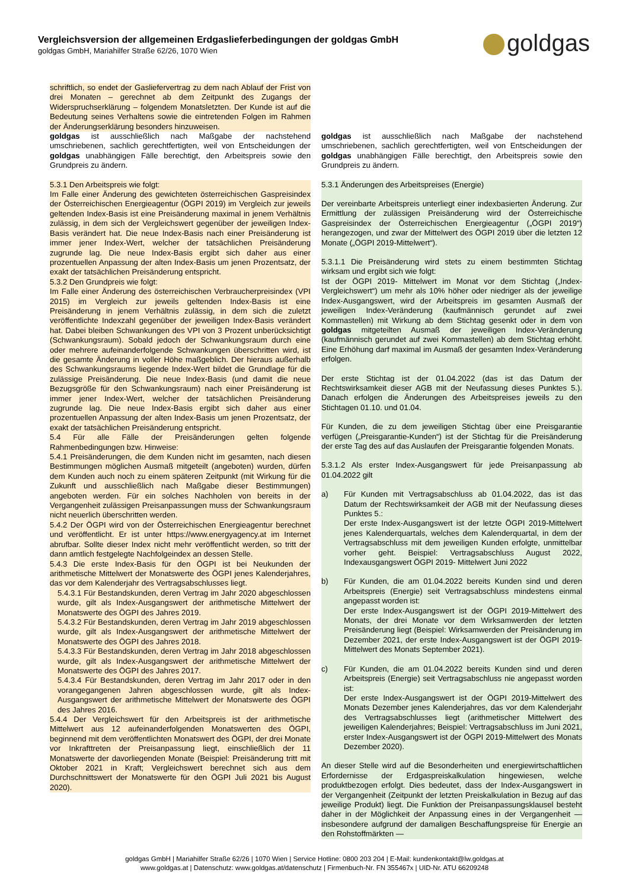Vergleichsversion der allgemeinen Erdgaslieferbedingungen der goldgas GmbH
goldgas GmbH, Mariahilfer Straße 62/26, 1070 Wien
goldgas
schriftlich, so endet der Gasliefervertrag zu dem nach Ablauf der Frist von drei Monaten – gerechnet ab dem Zeitpunkt des Zugangs der Widerspruchserklärung – folgendem Monatsletzten. Der Kunde ist auf die Bedeutung seines Verhaltens sowie die eintretenden Folgen im Rahmen der Änderungserklärung besonders hinzuweisen.
goldgas ist ausschließlich nach Maßgabe der nachstehend umschriebenen, sachlich gerechtfertigten, weil von Entscheidungen der goldgas unabhängigen Fälle berechtigt, den Arbeitspreis sowie den Grundpreis zu ändern.
5.3.1 Den Arbeitspreis wie folgt:
Im Falle einer Änderung des gewichteten österreichischen Gaspreisindex der Österreichischen Energieagentur (ÖGPI 2019) im Vergleich zur jeweils geltenden Index-Basis ist eine Preisänderung maximal in jenem Verhältnis zulässig, in dem sich der Vergleichswert gegenüber der jeweiligen Index-Basis verändert hat. Die neue Index-Basis nach einer Preisänderung ist immer jener Index-Wert, welcher der tatsächlichen Preisänderung zugrunde lag. Die neue Index-Basis ergibt sich daher aus einer prozentuellen Anpassung der alten Index-Basis um jenen Prozentsatz, der exakt der tatsächlichen Preisänderung entspricht.
5.3.2 Den Grundpreis wie folgt:
Im Falle einer Änderung des österreichischen Verbraucherpreisindex (VPI 2015) im Vergleich zur jeweils geltenden Index-Basis ist eine Preisänderung in jenem Verhältnis zulässig, in dem sich die zuletzt veröffentlichte Indexzahl gegenüber der jeweiligen Index-Basis verändert hat. Dabei bleiben Schwankungen des VPI von 3 Prozent unberücksichtigt (Schwankungsraum). Sobald jedoch der Schwankungsraum durch eine oder mehrere aufeinanderfolgende Schwankungen überschritten wird, ist die gesamte Änderung in voller Höhe maßgeblich. Der hieraus außerhalb des Schwankungsraums liegende Index-Wert bildet die Grundlage für die zulässige Preisänderung. Die neue Index-Basis (und damit die neue Bezugsgröße für den Schwankungsraum) nach einer Preisänderung ist immer jener Index-Wert, welcher der tatsächlichen Preisänderung zugrunde lag. Die neue Index-Basis ergibt sich daher aus einer prozentuellen Anpassung der alten Index-Basis um jenen Prozentsatz, der exakt der tatsächlichen Preisänderung entspricht.
5.4 Für alle Fälle der Preisänderungen gelten folgende Rahmenbedingungen bzw. Hinweise:
5.4.1 Preisänderungen, die dem Kunden nicht im gesamten, nach diesen Bestimmungen möglichen Ausmaß mitgeteilt (angeboten) wurden, dürfen dem Kunden auch noch zu einem späteren Zeitpunkt (mit Wirkung für die Zukunft und ausschließlich nach Maßgabe dieser Bestimmungen) angeboten werden. Für ein solches Nachholen von bereits in der Vergangenheit zulässigen Preisanpassungen muss der Schwankungsraum nicht neuerlich überschritten werden.
5.4.2 Der ÖGPI wird von der Österreichischen Energieagentur berechnet und veröffentlicht. Er ist unter https://www.energyagency.at im Internet abrufbar. Sollte dieser Index nicht mehr veröffentlicht werden, so tritt der dann amtlich festgelegte Nachfolgeindex an dessen Stelle.
5.4.3 Die erste Index-Basis für den ÖGPI ist bei Neukunden der arithmetische Mittelwert der Monatswerte des ÖGPI jenes Kalenderjahres, das vor dem Kalenderjahr des Vertragsabschlusses liegt.
5.4.3.1 Für Bestandskunden, deren Vertrag im Jahr 2020 abgeschlossen wurde, gilt als Index-Ausgangswert der arithmetische Mittelwert der Monatswerte des ÖGPI des Jahres 2019.
5.4.3.2 Für Bestandskunden, deren Vertrag im Jahr 2019 abgeschlossen wurde, gilt als Index-Ausgangswert der arithmetische Mittelwert der Monatswerte des ÖGPI des Jahres 2018.
5.4.3.3 Für Bestandskunden, deren Vertrag im Jahr 2018 abgeschlossen wurde, gilt als Index-Ausgangswert der arithmetische Mittelwert der Monatswerte des ÖGPI des Jahres 2017.
5.4.3.4 Für Bestandskunden, deren Vertrag im Jahr 2017 oder in den vorangegangenen Jahren abgeschlossen wurde, gilt als Index-Ausgangswert der arithmetische Mittelwert der Monatswerte des ÖGPI des Jahres 2016.
5.4.4 Der Vergleichswert für den Arbeitspreis ist der arithmetische Mittelwert aus 12 aufeinanderfolgenden Monatswerten des ÖGPI, beginnend mit dem veröffentlichten Monatswert des ÖGPI, der drei Monate vor Inkrafttreten der Preisanpassung liegt, einschließlich der 11 Monatswerte der davorliegenden Monate (Beispiel: Preisänderung tritt mit Oktober 2021 in Kraft; Vergleichswert berechnet sich aus dem Durchschnittswert der Monatswerte für den ÖGPI Juli 2021 bis August 2020).
goldgas ist ausschließlich nach Maßgabe der nachstehend umschriebenen, sachlich gerechtfertigten, weil von Entscheidungen der goldgas unabhängigen Fälle berechtigt, den Arbeitspreis sowie den Grundpreis zu ändern.
5.3.1 Änderungen des Arbeitspreises (Energie)
Der vereinbarte Arbeitspreis unterliegt einer indexbasierten Änderung. Zur Ermittlung der zulässigen Preisänderung wird der Österreichische Gaspreisindex der Österreichischen Energieagentur („ÖGPI 2019“) herangezogen, und zwar der Mittelwert des ÖGPI 2019 über die letzten 12 Monate („ÖGPI 2019-Mittelwert“).
5.3.1.1 Die Preisänderung wird stets zu einem bestimmten Stichtag wirksam und ergibt sich wie folgt:
Ist der ÖGPI 2019- Mittelwert im Monat vor dem Stichtag („Index-Vergleichswert“) um mehr als 10% höher oder niedriger als der jeweilige Index-Ausgangswert, wird der Arbeitspreis im gesamten Ausmaß der jeweiligen Index-Veränderung (kaufmännisch gerundet auf zwei Kommastellen) mit Wirkung ab dem Stichtag gesenkt oder in dem von goldgas mitgeteilten Ausmaß der jeweiligen Index-Veränderung (kaufmännisch gerundet auf zwei Kommastellen) ab dem Stichtag erhöht. Eine Erhöhung darf maximal im Ausmaß der gesamten Index-Veränderung erfolgen.
Der erste Stichtag ist der 01.04.2022 (das ist das Datum der Rechtswirksamkeit dieser AGB mit der Neufassung dieses Punktes 5.). Danach erfolgen die Änderungen des Arbeitspreises jeweils zu den Stichtagen 01.10. und 01.04.
Für Kunden, die zu dem jeweiligen Stichtag über eine Preisgarantie verfügen („Preisgarantie-Kunden“) ist der Stichtag für die Preisänderung der erste Tag des auf das Auslaufen der Preisgarantie folgenden Monats.
5.3.1.2 Als erster Index-Ausgangswert für jede Preisanpassung ab 01.04.2022 gilt
a) Für Kunden mit Vertragsabschluss ab 01.04.2022, das ist das Datum der Rechtswirksamkeit der AGB mit der Neufassung dieses Punktes 5.:
Der erste Index-Ausgangswert ist der letzte ÖGPI 2019-Mittelwert jenes Kalenderquartals, welches dem Kalenderquartal, in dem der Vertragsabschluss mit dem jeweiligen Kunden erfolgte, unmittelbar vorher geht. Beispiel: Vertragsabschluss August 2022, Indexausgangswert ÖGPI 2019- Mittelwert Juni 2022
b) Für Kunden, die am 01.04.2022 bereits Kunden sind und deren Arbeitspreis (Energie) seit Vertragsabschluss mindestens einmal angepasst worden ist:
Der erste Index-Ausgangswert ist der ÖGPI 2019-Mittelwert des Monats, der drei Monate vor dem Wirksamwerden der letzten Preisänderung liegt (Beispiel: Wirksamwerden der Preisänderung im Dezember 2021, der erste Index-Ausgangswert ist der ÖGPI 2019-Mittelwert des Monats September 2021).
c) Für Kunden, die am 01.04.2022 bereits Kunden sind und deren Arbeitspreis (Energie) seit Vertragsabschluss nie angepasst worden ist:
Der erste Index-Ausgangswert ist der ÖGPI 2019-Mittelwert des Monats Dezember jenes Kalenderjahres, das vor dem Kalenderjahr des Vertragsabschlusses liegt (arithmetischer Mittelwert des jeweiligen Kalenderjahres; Beispiel: Vertragsabschluss im Juni 2021, erster Index-Ausgangswert ist der ÖGPI 2019-Mittelwert des Monats Dezember 2020).
An dieser Stelle wird auf die Besonderheiten und energiewirtschaftlichen Erfordernisse der Erdgaspreiskalkulation hingewiesen, welche produktbezogen erfolgt. Dies bedeutet, dass der Index-Ausgangswert in der Vergangenheit (Zeitpunkt der letzten Preiskalkulation in Bezug auf das jeweilige Produkt) liegt. Die Funktion der Preisanpassungsklausel besteht daher in der Möglichkeit der Anpassung eines in der Vergangenheit — insbesondere aufgrund der damaligen Beschaffungspreise für Energie an den Rohstoffmärkten —
goldgas GmbH | Mariahilfer Straße 62/26 | 1070 Wien | Service Hotline: 0800 203 204 | E-Mail: kundenkontakt@lw.goldgas.at
www.goldgas.at | Datenschutz: www.goldgas.at/datenschutz | Firmenbuch-Nr. FN 355467x | UID-Nr. ATU 66209248